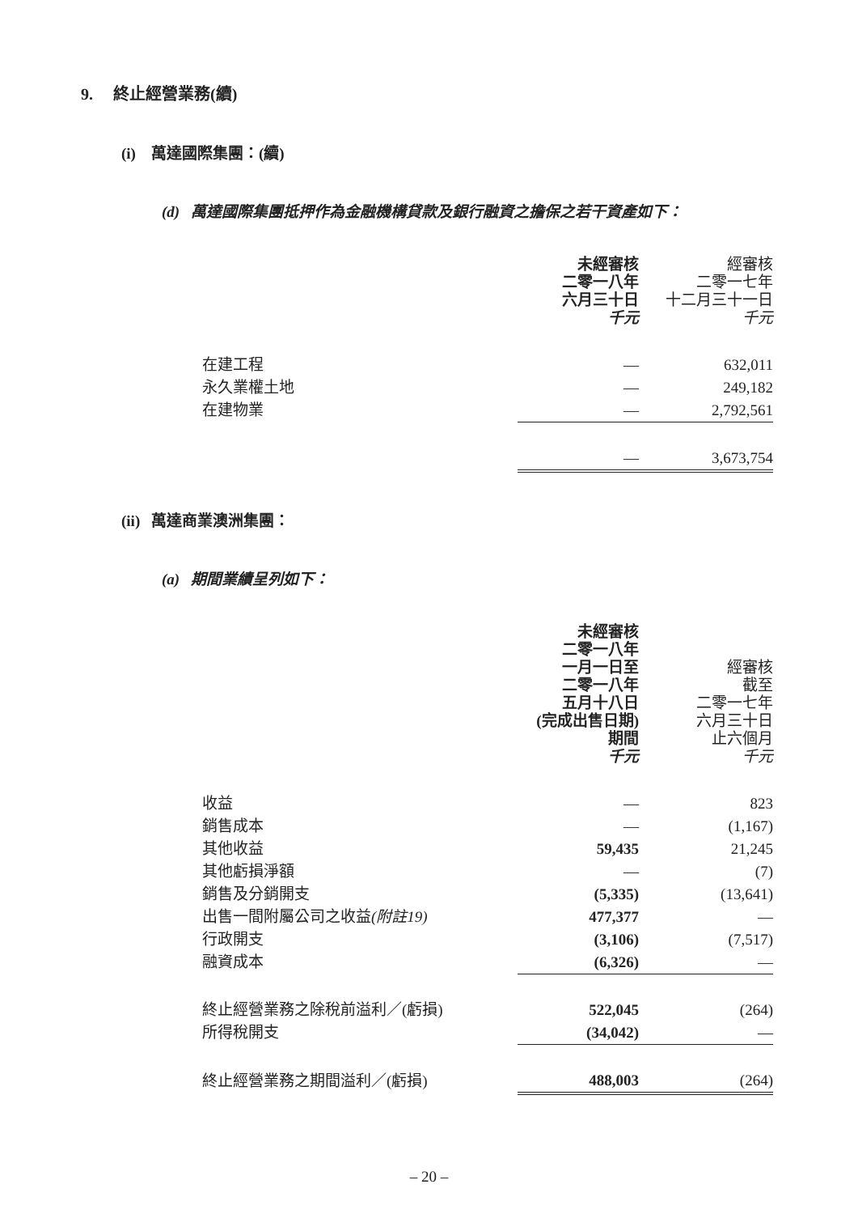9. 終止經營業務(續)
(i) 萬達國際集團：(續)
(d) 萬達國際集團抵押作為金融機構貸款及銀行融資之擔保之若干資產如下：
| | 未經審核 二零一八年 六月三十日 千元 | 經審核 二零一七年 十二月三十一日 千元 |
| 在建工程 | — | 632,011 |
| 永久業權土地 | — | 249,182 |
| 在建物業 | — | 2,792,561 |
| | — | 3,673,754 |
(ii) 萬達商業澳洲集團：
(a) 期間業績呈列如下：
| | 未經審核 二零一八年 一月一日至 二零一八年 五月十八日 (完成出售日期) 期間 千元 | 經審核 截至 二零一七年 六月三十日 止六個月 千元 |
| 收益 | — | 823 |
| 銷售成本 | — | (1,167) |
| 其他收益 | 59,435 | 21,245 |
| 其他虧損淨額 | — | (7) |
| 銷售及分銷開支 | (5,335) | (13,641) |
| 出售一間附屬公司之收益 (附註19) | 477,377 | — |
| 行政開支 | (3,106) | (7,517) |
| 融資成本 | (6,326) | — |
| 終止經營業務之除稅前溢利／(虧損) | 522,045 | (264) |
| 所得稅開支 | (34,042) | — |
| 終止經營業務之期間溢利／(虧損) | 488,003 | (264) |
– 20 –